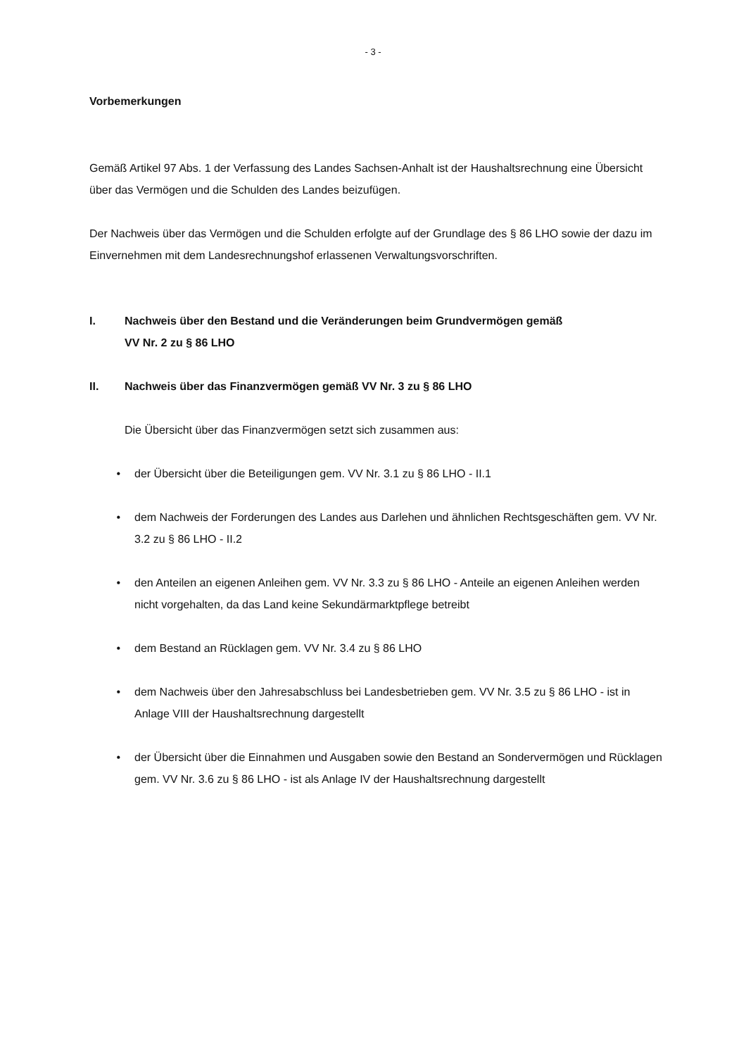- 3 -
Vorbemerkungen
Gemäß Artikel 97 Abs. 1 der Verfassung des Landes Sachsen-Anhalt ist der Haushaltsrechnung eine Übersicht über das Vermögen und die Schulden des Landes beizufügen.
Der Nachweis über das Vermögen und die Schulden erfolgte auf der Grundlage des § 86 LHO sowie der dazu im Einvernehmen mit dem Landesrechnungshof erlassenen Verwaltungsvorschriften.
I. Nachweis über den Bestand und die Veränderungen beim Grundvermögen gemäß
VV Nr. 2 zu § 86 LHO
II. Nachweis über das Finanzvermögen gemäß VV Nr. 3 zu § 86 LHO
Die Übersicht über das Finanzvermögen setzt sich zusammen aus:
• der Übersicht über die Beteiligungen gem. VV Nr. 3.1 zu § 86 LHO - II.1
• dem Nachweis der Forderungen des Landes aus Darlehen und ähnlichen Rechtsgeschäften gem. VV Nr. 3.2 zu § 86 LHO - II.2
• den Anteilen an eigenen Anleihen gem. VV Nr. 3.3 zu § 86 LHO - Anteile an eigenen Anleihen werden nicht vorgehalten, da das Land keine Sekundärmarktpflege betreibt
• dem Bestand an Rücklagen gem. VV Nr. 3.4 zu § 86 LHO
• dem Nachweis über den Jahresabschluss bei Landesbetrieben gem. VV Nr. 3.5 zu § 86 LHO - ist in Anlage VIII der Haushaltsrechnung dargestellt
• der Übersicht über die Einnahmen und Ausgaben sowie den Bestand an Sondervermögen und Rücklagen gem. VV Nr. 3.6 zu § 86 LHO - ist als Anlage IV der Haushaltsrechnung dargestellt